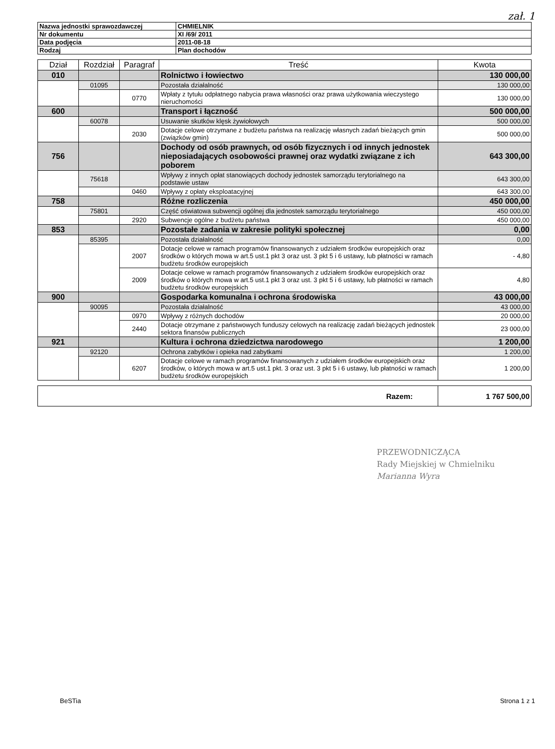zał. 1
| Nazwa jednostki sprawozdawczej | CHMIELNIK |
| Nr dokumentu | XI /69/ 2011 |
| Data podjęcia | 2011-08-18 |
| Rodzaj | Plan dochodów |
| Dział | Rozdział | Paragraf | Treść | Kwota |
| --- | --- | --- | --- | --- |
| 010 | | | Rolnictwo i łowiectwo | 130 000,00 |
| | 01095 | | Pozostała działalność | 130 000,00 |
| | | 0770 | Wpłaty z tytułu odpłatnego nabycia prawa własności oraz prawa użytkowania wieczystego nieruchomości | 130 000,00 |
| 600 | | | Transport i łączność | 500 000,00 |
| | 60078 | | Usuwanie skutków klęsk żywiołowych | 500 000,00 |
| | | 2030 | Dotacje celowe otrzymane z budżetu państwa na realizację własnych zadań bieżących gmin (związków gmin) | 500 000,00 |
| 756 | | | Dochody od osób prawnych, od osób fizycznych i od innych jednostek nieposiadających osobowości prawnej oraz wydatki związane z ich poborem | 643 300,00 |
| | 75618 | | Wpływy z innych opłat stanowiących dochody jednostek samorządu terytorialnego na podstawie ustaw | 643 300,00 |
| | | 0460 | Wpływy z opłaty eksploatacyjnej | 643 300,00 |
| 758 | | | Różne rozliczenia | 450 000,00 |
| | 75801 | | Część oświatowa subwencji ogólnej dla jednostek samorządu terytorialnego | 450 000,00 |
| | | 2920 | Subwencje ogólne z budżetu państwa | 450 000,00 |
| 853 | | | Pozostałe zadania w zakresie polityki społecznej | 0,00 |
| | 85395 | | Pozostała działalność | 0,00 |
| | | 2007 | Dotacje celowe w ramach programów finansowanych z udziałem środków europejskich oraz środków o których mowa w art.5 ust.1 pkt 3 oraz ust. 3 pkt 5 i 6 ustawy, lub płatności w ramach budżetu środków europejskich | - 4,80 |
| | | 2009 | Dotacje celowe w ramach programów finansowanych z udziałem środków europejskich oraz środków o których mowa w art.5 ust.1 pkt 3 oraz ust. 3 pkt 5 i 6 ustawy, lub płatności w ramach budżetu środków europejskich | 4,80 |
| 900 | | | Gospodarka komunalna i ochrona środowiska | 43 000,00 |
| | 90095 | | Pozostała działalność | 43 000,00 |
| | | 0970 | Wpływy z różnych dochodów | 20 000,00 |
| | | 2440 | Dotacje otrzymane z państwowych funduszy celowych na realizację zadań bieżących jednostek sektora finansów publicznych | 23 000,00 |
| 921 | | | Kultura i ochrona dziedzictwa narodowego | 1 200,00 |
| | 92120 | | Ochrona zabytków i opieka nad zabytkami | 1 200,00 |
| | | 6207 | Dotacje celowe w ramach programów finansowanych z udziałem środków europejskich oraz środków, o których mowa w art.5 ust.1 pkt. 3 oraz ust. 3 pkt 5 i 6 ustawy, lub płatności w ramach budżetu środków europejskich | 1 200,00 |
| Razem: | 1 767 500,00 |
PRZEWODNICZĄCA
Rady Miejskiej w Chmielniku
Marianna Wyra
BeSTia Strona 1 z 1